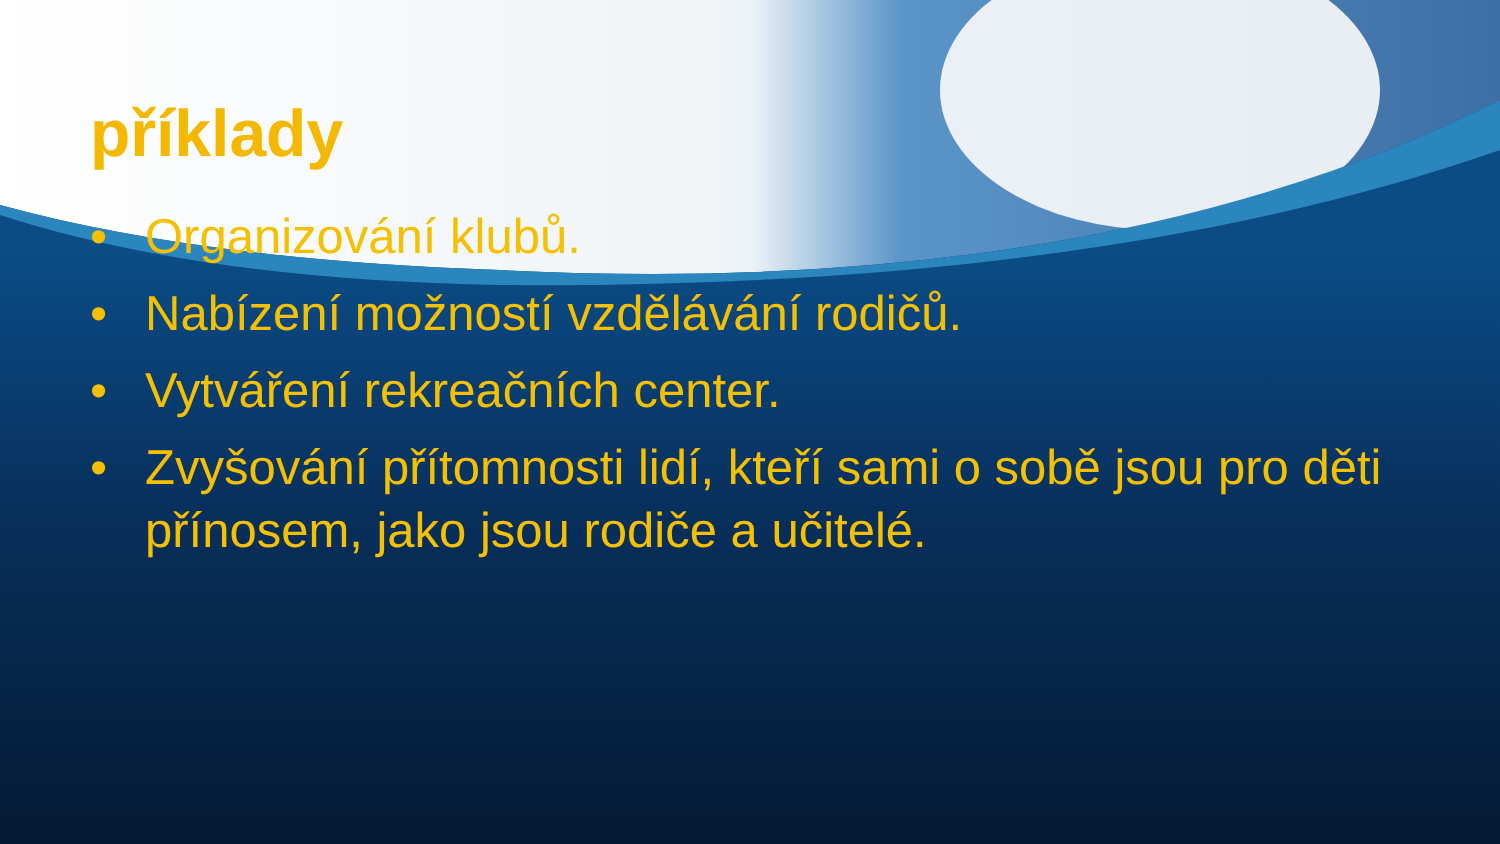příklady
• Organizování klubů.
• Nabízení možností vzdělávání rodičů.
• Vytváření rekreačních center.
• Zvyšování přítomnosti lidí, kteří sami o sobě jsou pro děti přínosem, jako jsou rodiče a učitelé.